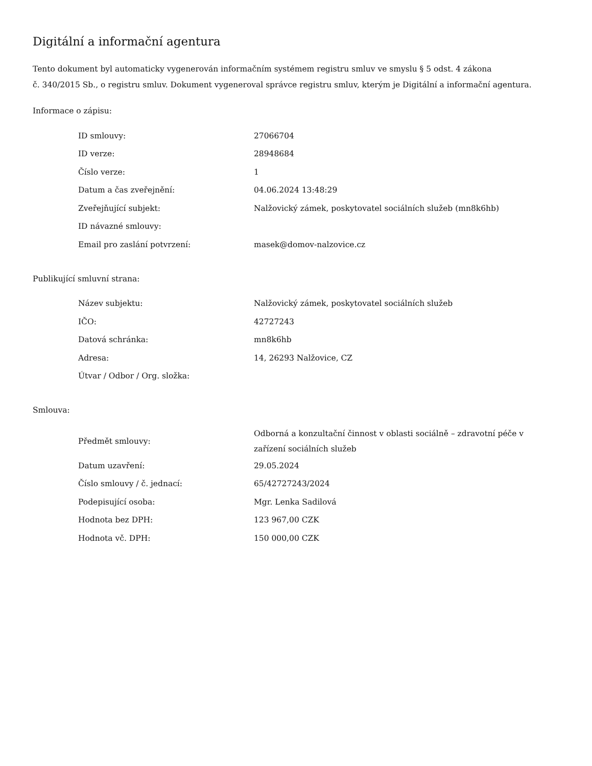Digitální a informační agentura
Tento dokument byl automaticky vygenerován informačním systémem registru smluv ve smyslu § 5 odst. 4 zákona
č. 340/2015 Sb., o registru smluv. Dokument vygeneroval správce registru smluv, kterým je Digitální a informační agentura.
Informace o zápisu:
| ID smlouvy: | 27066704 |
| ID verze: | 28948684 |
| Číslo verze: | 1 |
| Datum a čas zveřejnění: | 04.06.2024 13:48:29 |
| Zveřejňující subjekt: | Nalžovický zámek, poskytovatel sociálních služeb (mn8k6hb) |
| ID návazné smlouvy: | |
| Email pro zaslání potvrzení: | masek@domov-nalzovice.cz |
Publikující smluvní strana:
| Název subjektu: | Nalžovický zámek, poskytovatel sociálních služeb |
| IČO: | 42727243 |
| Datová schránka: | mn8k6hb |
| Adresa: | 14, 26293 Nalžovice, CZ |
| Útvar / Odbor / Org. složka: | |
Smlouva:
| Předmět smlouvy: | Odborná a konzultační činnost v oblasti sociálně – zdravotní péče v zařízení sociálních služeb |
| Datum uzavření: | 29.05.2024 |
| Číslo smlouvy / č. jednací: | 65/42727243/2024 |
| Podepisující osoba: | Mgr. Lenka Sadilová |
| Hodnota bez DPH: | 123 967,00 CZK |
| Hodnota vč. DPH: | 150 000,00 CZK |